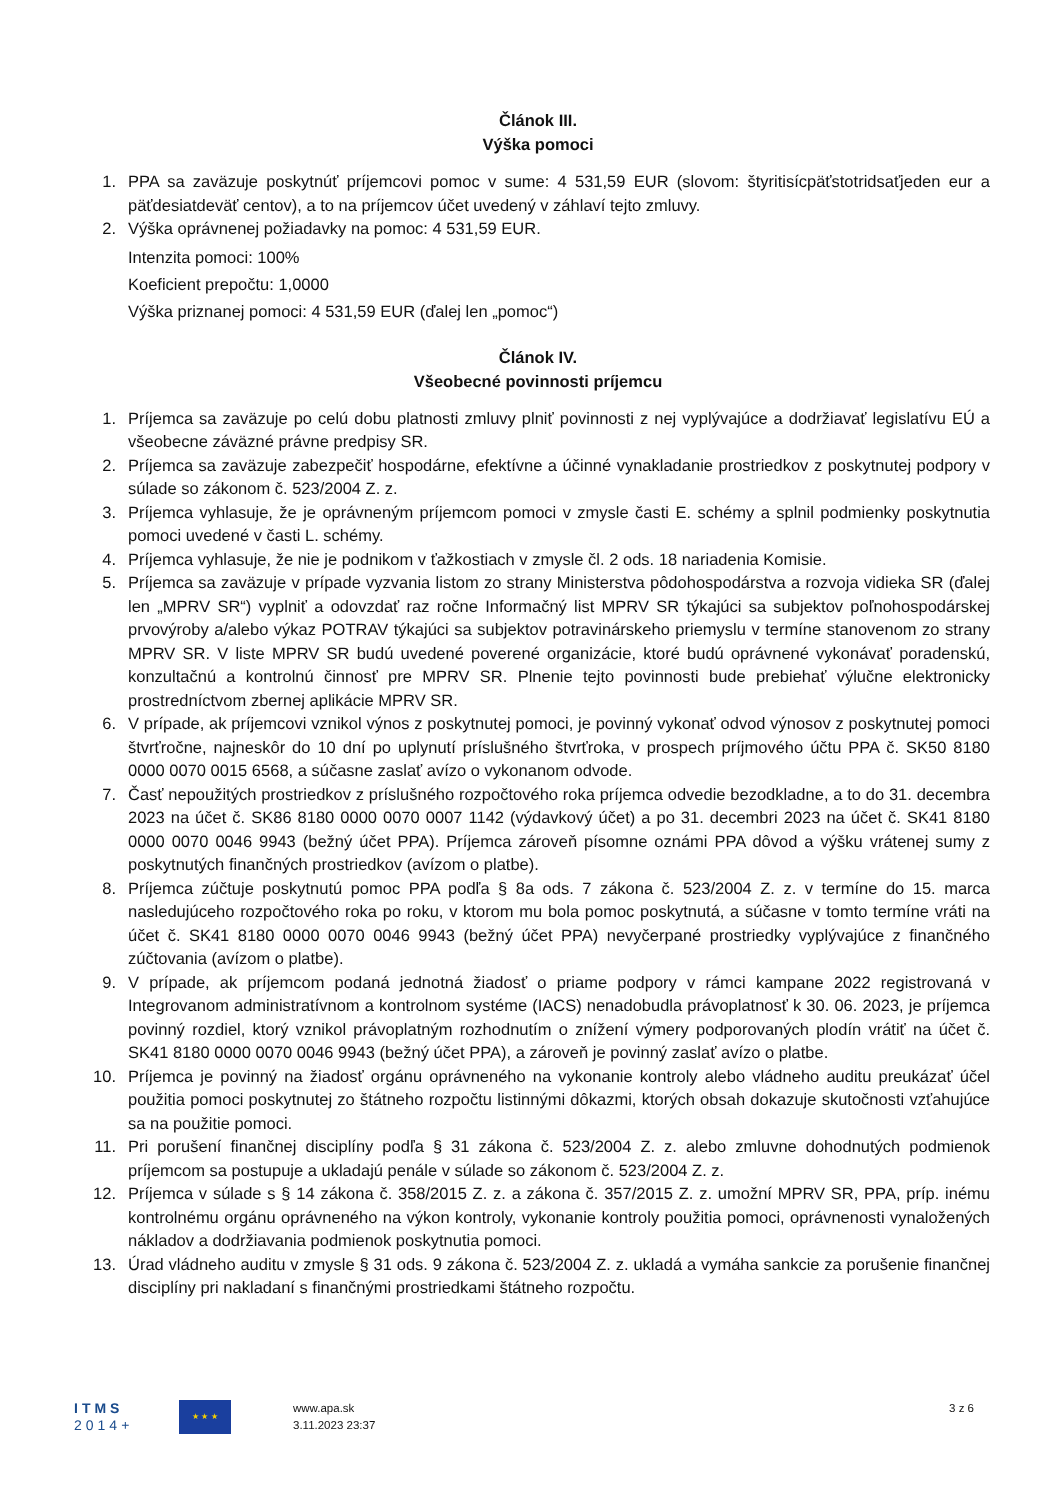Článok III.
Výška pomoci
1. PPA sa zaväzuje poskytnúť príjemcovi pomoc v sume: 4 531,59 EUR (slovom: štyritisícpäťstotridsaťjeden eur a päťdesiatdeväť centov), a to na príjemcov účet uvedený v záhlaví tejto zmluvy.
2. Výška oprávnenej požiadavky na pomoc: 4 531,59 EUR.
Intenzita pomoci: 100%
Koeficient prepočtu: 1,0000
Výška priznanej pomoci: 4 531,59 EUR (ďalej len „pomoc“)
Článok IV.
Všeobecné povinnosti príjemcu
1. Príjemca sa zaväzuje po celú dobu platnosti zmluvy plniť povinnosti z nej vyplývajúce a dodržiavať legislatívu EÚ a všeobecne záväzné právne predpisy SR.
2. Príjemca sa zaväzuje zabezpečiť hospodárne, efektívne a účinné vynakladanie prostriedkov z poskytnutej podpory v súlade so zákonom č. 523/2004 Z. z.
3. Príjemca vyhlasuje, že je oprávneným príjemcom pomoci v zmysle časti E. schémy a splnil podmienky poskytnutia pomoci uvedené v časti L. schémy.
4. Príjemca vyhlasuje, že nie je podnikom v ťažkostiach v zmysle čl. 2 ods. 18 nariadenia Komisie.
5. Príjemca sa zaväzuje v prípade vyzvania listom zo strany Ministerstva pôdohospodárstva a rozvoja vidieka SR (ďalej len „MPRV SR“) vyplniť a odovzdať raz ročne Informačný list MPRV SR týkajúci sa subjektov poľnohospodárskej prvovýroby a/alebo výkaz POTRAV týkajúci sa subjektov potravinárskeho priemyslu v termíne stanovenom zo strany MPRV SR. V liste MPRV SR budú uvedené poverené organizácie, ktoré budú oprávnené vykonávať poradenskú, konzultačnú a kontrolnú činnosť pre MPRV SR. Plnenie tejto povinnosti bude prebiehať výlučne elektronicky prostredníctvom zbernej aplikácie MPRV SR.
6. V prípade, ak príjemcovi vznikol výnos z poskytnutej pomoci, je povinný vykonať odvod výnosov z poskytnutej pomoci štvrťročne, najneskôr do 10 dní po uplynutí príslušného štvrťroka, v prospech príjmového účtu PPA č. SK50 8180 0000 0070 0015 6568, a súčasne zaslať avízo o vykonanom odvode.
7. Časť nepoužitých prostriedkov z príslušného rozpočtového roka príjemca odvedie bezodkladne, a to do 31. decembra 2023 na účet č. SK86 8180 0000 0070 0007 1142 (výdavkový účet) a po 31. decembri 2023 na účet č. SK41 8180 0000 0070 0046 9943 (bežný účet PPA). Príjemca zároveň písomne oznámi PPA dôvod a výšku vrátenej sumy z poskytnutých finančných prostriedkov (avízom o platbe).
8. Príjemca zúčtuje poskytnutú pomoc PPA podľa § 8a ods. 7 zákona č. 523/2004 Z. z. v termíne do 15. marca nasledujúceho rozpočtového roka po roku, v ktorom mu bola pomoc poskytnutá, a súčasne v tomto termíne vráti na účet č. SK41 8180 0000 0070 0046 9943 (bežný účet PPA) nevyčerpané prostriedky vyplývajúce z finančného zúčtovania (avízom o platbe).
9. V prípade, ak príjemcom podaná jednotná žiadosť o priame podpory v rámci kampane 2022 registrovaná v Integrovanom administratívnom a kontrolnom systéme (IACS) nenadobudla právoplatnosť k 30. 06. 2023, je príjemca povinný rozdiel, ktorý vznikol právoplatným rozhodnutím o znížení výmery podporovaných plodín vrátiť na účet č. SK41 8180 0000 0070 0046 9943 (bežný účet PPA), a zároveň je povinný zaslať avízo o platbe.
10. Príjemca je povinný na žiadosť orgánu oprávneného na vykonanie kontroly alebo vládneho auditu preukázať účel použitia pomoci poskytnutej zo štátneho rozpočtu listinnými dôkazmi, ktorých obsah dokazuje skutočnosti vzťahujúce sa na použitie pomoci.
11. Pri porušení finančnej disciplíny podľa § 31 zákona č. 523/2004 Z. z. alebo zmluvne dohodnutých podmienok príjemcom sa postupuje a ukladajú penále v súlade so zákonom č. 523/2004 Z. z.
12. Príjemca v súlade s § 14 zákona č. 358/2015 Z. z. a zákona č. 357/2015 Z. z. umožní MPRV SR, PPA, príp. inému kontrolnému orgánu oprávneného na výkon kontroly, vykonanie kontroly použitia pomoci, oprávnenosti vynaložených nákladov a dodržiavania podmienok poskytnutia pomoci.
13. Úrad vládneho auditu v zmysle § 31 ods. 9 zákona č. 523/2004 Z. z. ukladá a vymáha sankcie za porušenie finančnej disciplíny pri nakladaní s finančnými prostriedkami štátneho rozpočtu.
ITMS
2014+
★ ★ ★
www.apa.sk
3.11.2023 23:37
3 z 6